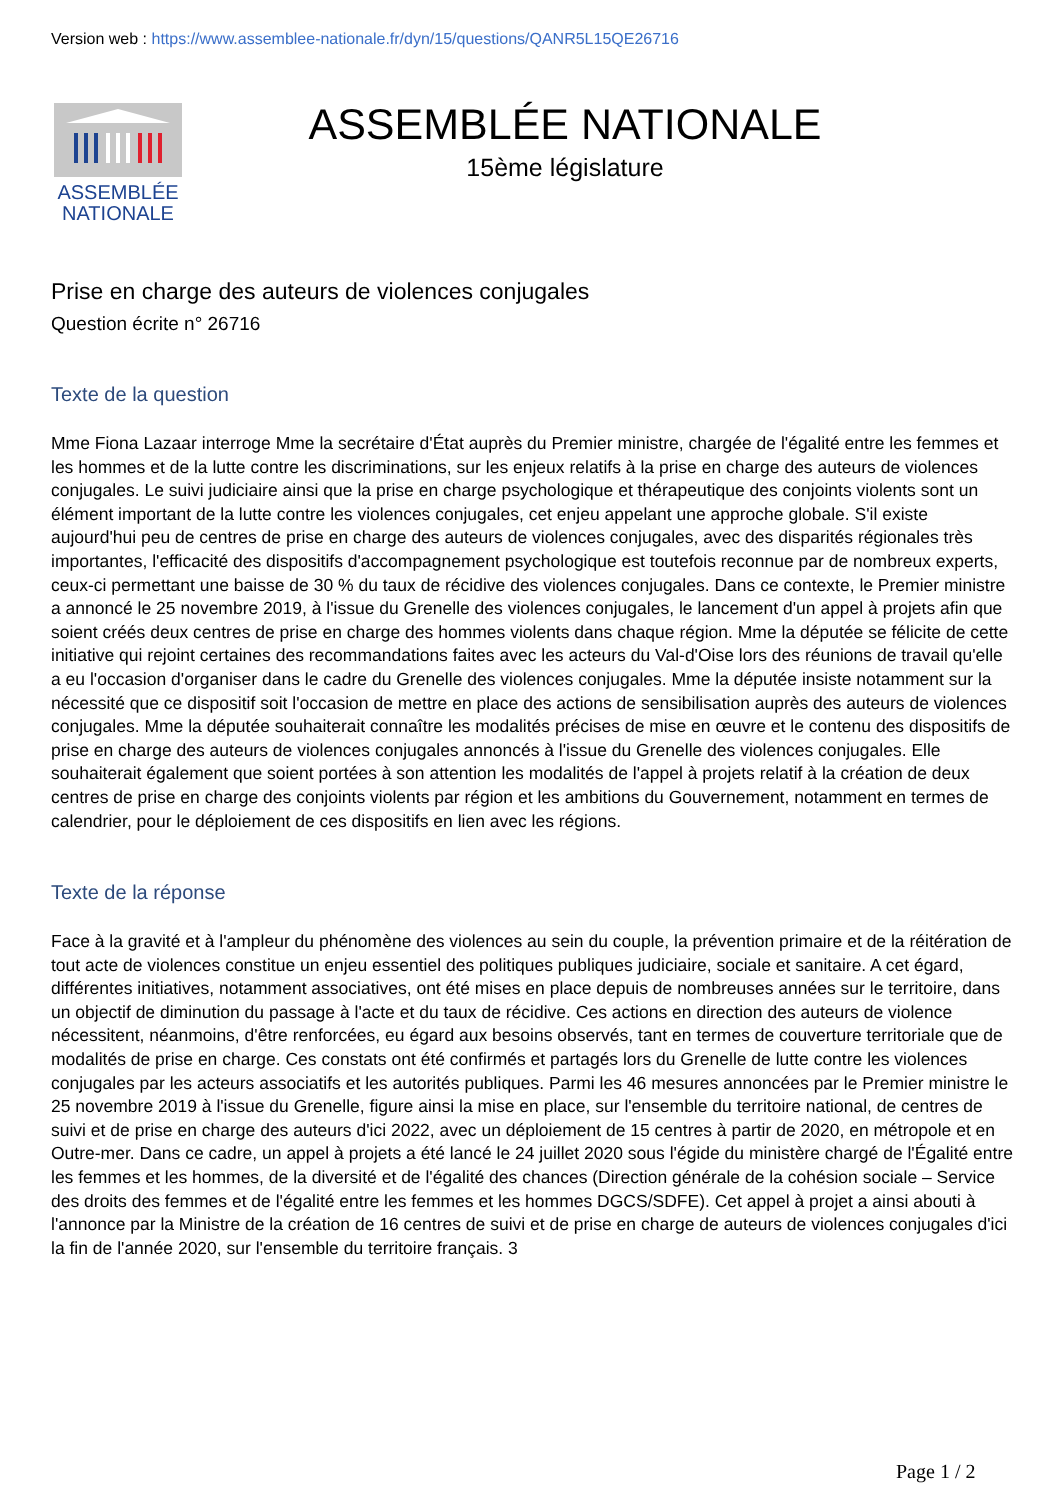Version web : https://www.assemblee-nationale.fr/dyn/15/questions/QANR5L15QE26716
ASSEMBLÉE
NATIONALE
ASSEMBLÉE NATIONALE
15ème législature
Prise en charge des auteurs de violences conjugales
Question écrite n° 26716
Texte de la question
Mme Fiona Lazaar interroge Mme la secrétaire d'État auprès du Premier ministre, chargée de l'égalité entre les femmes et les hommes et de la lutte contre les discriminations, sur les enjeux relatifs à la prise en charge des auteurs de violences conjugales. Le suivi judiciaire ainsi que la prise en charge psychologique et thérapeutique des conjoints violents sont un élément important de la lutte contre les violences conjugales, cet enjeu appelant une approche globale. S'il existe aujourd'hui peu de centres de prise en charge des auteurs de violences conjugales, avec des disparités régionales très importantes, l'efficacité des dispositifs d'accompagnement psychologique est toutefois reconnue par de nombreux experts, ceux-ci permettant une baisse de 30 % du taux de récidive des violences conjugales. Dans ce contexte, le Premier ministre a annoncé le 25 novembre 2019, à l'issue du Grenelle des violences conjugales, le lancement d'un appel à projets afin que soient créés deux centres de prise en charge des hommes violents dans chaque région. Mme la députée se félicite de cette initiative qui rejoint certaines des recommandations faites avec les acteurs du Val-d'Oise lors des réunions de travail qu'elle a eu l'occasion d'organiser dans le cadre du Grenelle des violences conjugales. Mme la députée insiste notamment sur la nécessité que ce dispositif soit l'occasion de mettre en place des actions de sensibilisation auprès des auteurs de violences conjugales. Mme la députée souhaiterait connaître les modalités précises de mise en œuvre et le contenu des dispositifs de prise en charge des auteurs de violences conjugales annoncés à l'issue du Grenelle des violences conjugales. Elle souhaiterait également que soient portées à son attention les modalités de l'appel à projets relatif à la création de deux centres de prise en charge des conjoints violents par région et les ambitions du Gouvernement, notamment en termes de calendrier, pour le déploiement de ces dispositifs en lien avec les régions.
Texte de la réponse
Face à la gravité et à l'ampleur du phénomène des violences au sein du couple, la prévention primaire et de la réitération de tout acte de violences constitue un enjeu essentiel des politiques publiques judiciaire, sociale et sanitaire. A cet égard, différentes initiatives, notamment associatives, ont été mises en place depuis de nombreuses années sur le territoire, dans un objectif de diminution du passage à l'acte et du taux de récidive. Ces actions en direction des auteurs de violence nécessitent, néanmoins, d'être renforcées, eu égard aux besoins observés, tant en termes de couverture territoriale que de modalités de prise en charge. Ces constats ont été confirmés et partagés lors du Grenelle de lutte contre les violences conjugales par les acteurs associatifs et les autorités publiques. Parmi les 46 mesures annoncées par le Premier ministre le 25 novembre 2019 à l'issue du Grenelle, figure ainsi la mise en place, sur l'ensemble du territoire national, de centres de suivi et de prise en charge des auteurs d'ici 2022, avec un déploiement de 15 centres à partir de 2020, en métropole et en Outre-mer. Dans ce cadre, un appel à projets a été lancé le 24 juillet 2020 sous l'égide du ministère chargé de l'Égalité entre les femmes et les hommes, de la diversité et de l'égalité des chances (Direction générale de la cohésion sociale – Service des droits des femmes et de l'égalité entre les femmes et les hommes DGCS/SDFE). Cet appel à projet a ainsi abouti à l'annonce par la Ministre de la création de 16 centres de suivi et de prise en charge de auteurs de violences conjugales d'ici la fin de l'année 2020, sur l'ensemble du territoire français. 3
Page 1 / 2